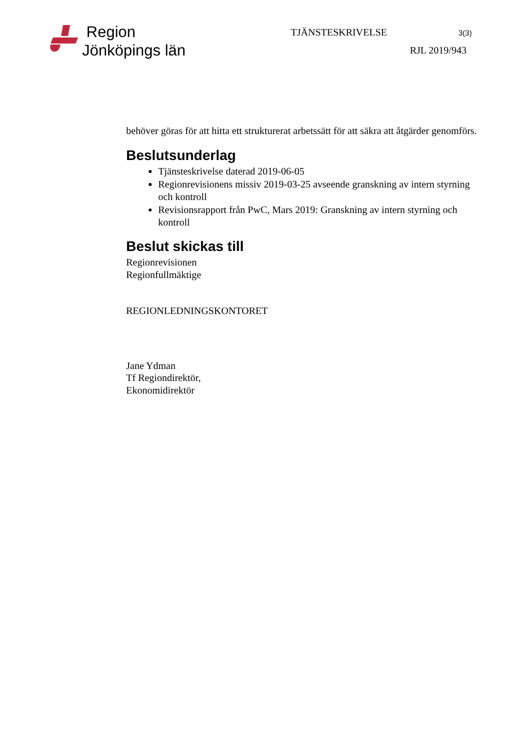Region
Jönköpings län
TJÄNSTESKRIVELSE 3(3)
RJL 2019/943
behöver göras för att hitta ett strukturerat arbetssätt för att säkra att åtgärder genomförs.
Beslutsunderlag
Tjänsteskrivelse daterad 2019-06-05
Regionrevisionens missiv 2019-03-25 avseende granskning av intern styrning och kontroll
Revisionsrapport från PwC, Mars 2019: Granskning av intern styrning och kontroll
Beslut skickas till
Regionrevisionen
Regionfullmäktige
REGIONLEDNINGSKONTORET
Jane Ydman
Tf Regiondirektör,
Ekonomidirektör